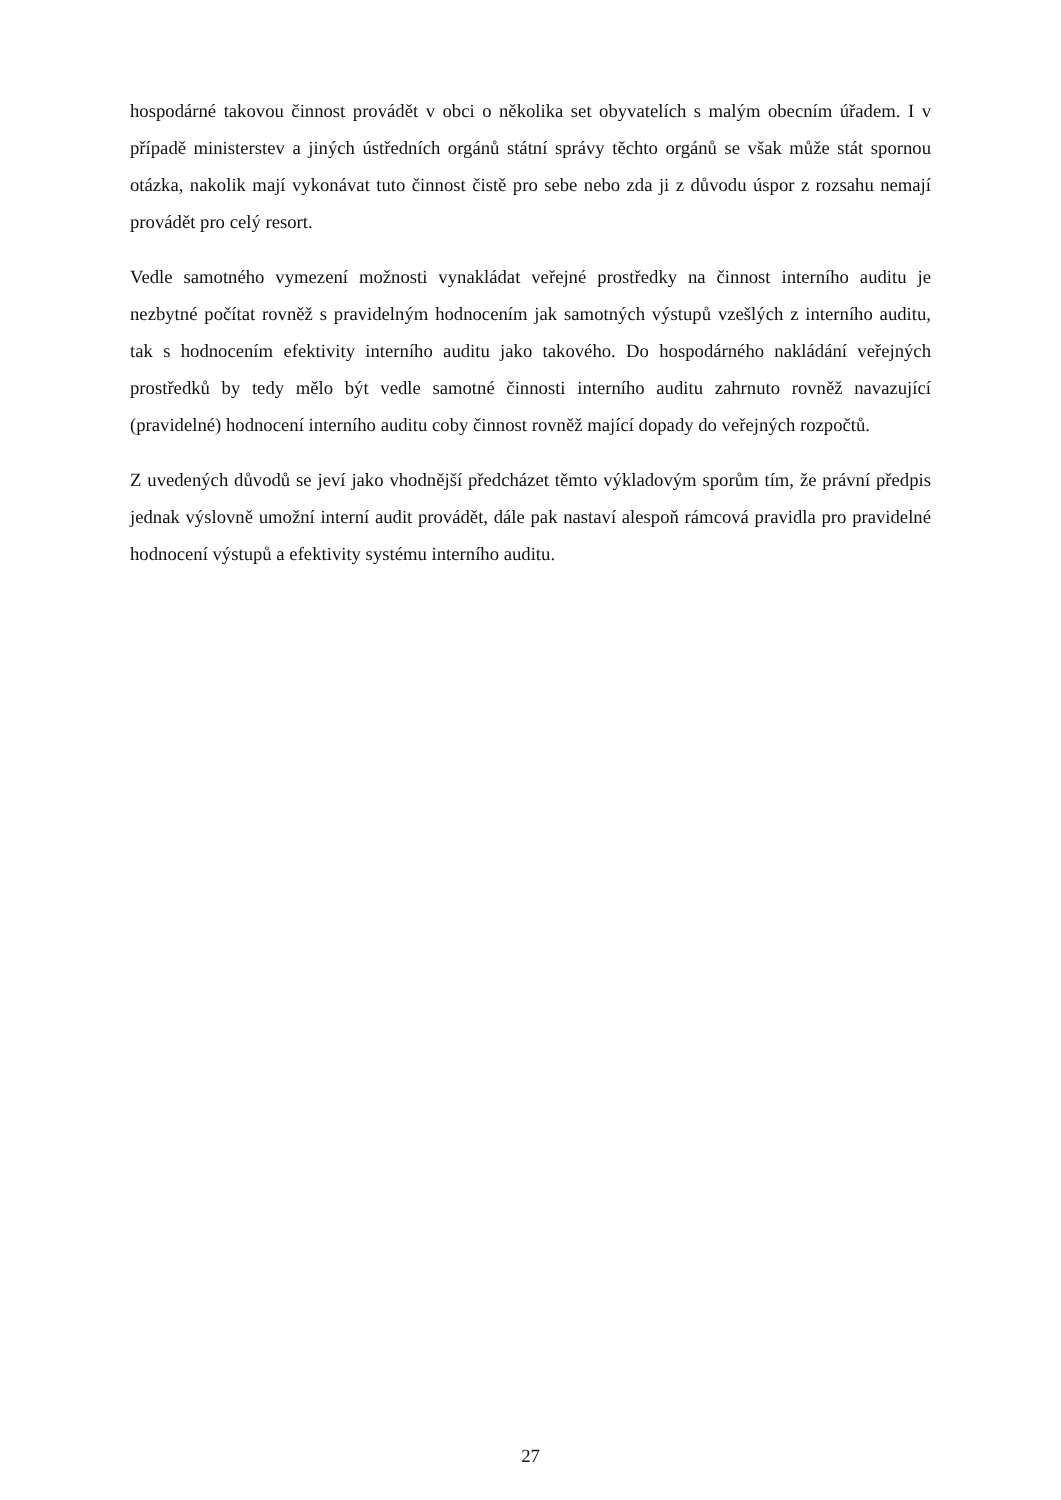hospodárné takovou činnost provádět v obci o několika set obyvatelích s malým obecním úřadem. I v případě ministerstev a jiných ústředních orgánů státní správy těchto orgánů se však může stát spornou otázka, nakolik mají vykonávat tuto činnost čistě pro sebe nebo zda ji z důvodu úspor z rozsahu nemají provádět pro celý resort.
Vedle samotného vymezení možnosti vynakládat veřejné prostředky na činnost interního auditu je nezbytné počítat rovněž s pravidelným hodnocením jak samotných výstupů vzešlých z interního auditu, tak s hodnocením efektivity interního auditu jako takového. Do hospodárného nakládání veřejných prostředků by tedy mělo být vedle samotné činnosti interního auditu zahrnuto rovněž navazující (pravidelné) hodnocení interního auditu coby činnost rovněž mající dopady do veřejných rozpočtů.
Z uvedených důvodů se jeví jako vhodnější předcházet těmto výkladovým sporům tím, že právní předpis jednak výslovně umožní interní audit provádět, dále pak nastaví alespoň rámcová pravidla pro pravidelné hodnocení výstupů a efektivity systému interního auditu.
27